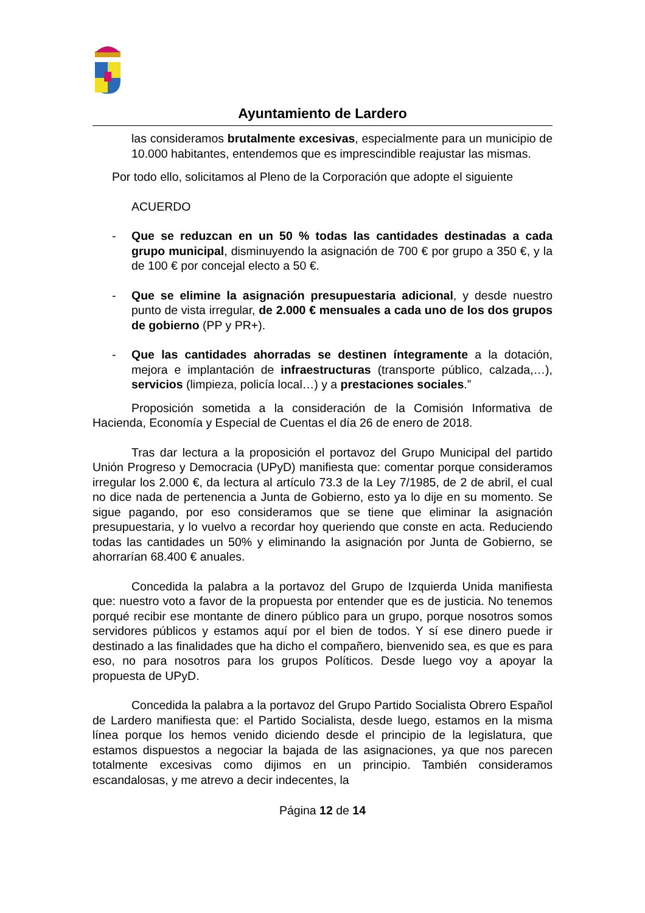Ayuntamiento de Lardero
las consideramos brutalmente excesivas, especialmente para un municipio de 10.000 habitantes, entendemos que es imprescindible reajustar las mismas.
Por todo ello, solicitamos al Pleno de la Corporación que adopte el siguiente
ACUERDO
- Que se reduzcan en un 50 % todas las cantidades destinadas a cada grupo municipal, disminuyendo la asignación de 700 € por grupo a 350 €, y la de 100 € por concejal electo a 50 €.
- Que se elimine la asignación presupuestaria adicional, y desde nuestro punto de vista irregular, de 2.000 € mensuales a cada uno de los dos grupos de gobierno (PP y PR+).
- Que las cantidades ahorradas se destinen íntegramente a la dotación, mejora e implantación de infraestructuras (transporte público, calzada,…), servicios (limpieza, policía local…) y a prestaciones sociales.”
Proposición sometida a la consideración de la Comisión Informativa de Hacienda, Economía y Especial de Cuentas el día 26 de enero de 2018.
Tras dar lectura a la proposición el portavoz del Grupo Municipal del partido Unión Progreso y Democracia (UPyD) manifiesta que: comentar porque consideramos irregular los 2.000 €, da lectura al artículo 73.3 de la Ley 7/1985, de 2 de abril, el cual no dice nada de pertenencia a Junta de Gobierno, esto ya lo dije en su momento. Se sigue pagando, por eso consideramos que se tiene que eliminar la asignación presupuestaria, y lo vuelvo a recordar hoy queriendo que conste en acta. Reduciendo todas las cantidades un 50% y eliminando la asignación por Junta de Gobierno, se ahorrarían 68.400 € anuales.
Concedida la palabra a la portavoz del Grupo de Izquierda Unida manifiesta que: nuestro voto a favor de la propuesta por entender que es de justicia. No tenemos porqué recibir ese montante de dinero público para un grupo, porque nosotros somos servidores públicos y estamos aquí por el bien de todos. Y sí ese dinero puede ir destinado a las finalidades que ha dicho el compañero, bienvenido sea, es que es para eso, no para nosotros para los grupos Políticos. Desde luego voy a apoyar la propuesta de UPyD.
Concedida la palabra a la portavoz del Grupo Partido Socialista Obrero Español de Lardero manifiesta que: el Partido Socialista, desde luego, estamos en la misma línea porque los hemos venido diciendo desde el principio de la legislatura, que estamos dispuestos a negociar la bajada de las asignaciones, ya que nos parecen totalmente excesivas como dijimos en un principio. También consideramos escandalosas, y me atrevo a decir indecentes, la
Página 12 de 14